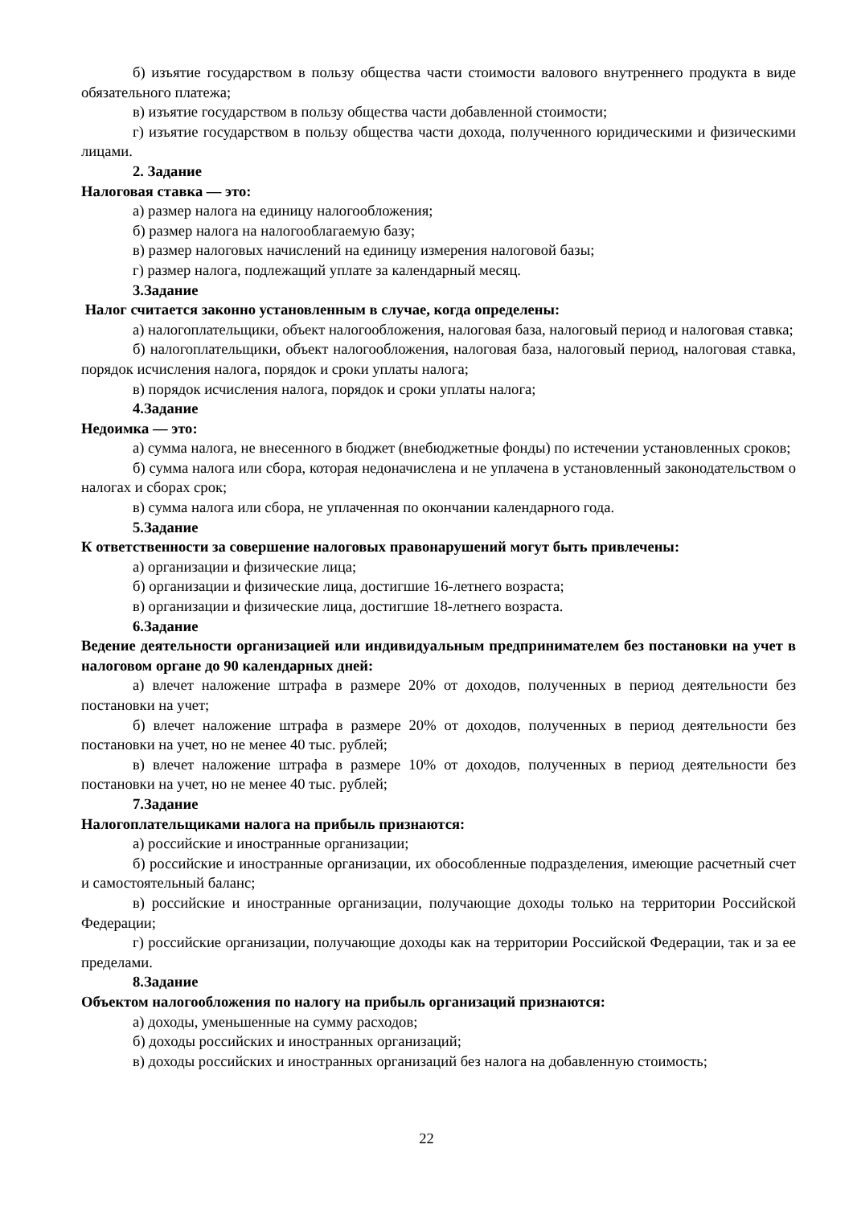б) изъятие государством в пользу общества части стоимости валового внутреннего продукта в виде обязательного платежа;
в) изъятие государством в пользу общества части добавленной стоимости;
г) изъятие государством в пользу общества части дохода, полученного юридическими и физическими лицами.
2. Задание
Налоговая ставка — это:
а) размер налога на единицу налогообложения;
б) размер налога на налогооблагаемую базу;
в) размер налоговых начислений на единицу измерения налоговой базы;
г) размер налога, подлежащий уплате за календарный месяц.
3.Задание
Налог считается законно установленным в случае, когда определены:
а) налогоплательщики, объект налогообложения, налоговая база, налоговый период и налоговая ставка;
б) налогоплательщики, объект налогообложения, налоговая база, налоговый период, налоговая ставка, порядок исчисления налога, порядок и сроки уплаты налога;
в) порядок исчисления налога, порядок и сроки уплаты налога;
4.Задание
Недоимка — это:
а) сумма налога, не внесенного в бюджет (внебюджетные фонды) по истечении установленных сроков;
б) сумма налога или сбора, которая недоначислена и не уплачена в установленный законодательством о налогах и сборах срок;
в) сумма налога или сбора, не уплаченная по окончании календарного года.
5.Задание
К ответственности за совершение налоговых правонарушений могут быть привлечены:
а) организации и физические лица;
б) организации и физические лица, достигшие 16-летнего возраста;
в) организации и физические лица, достигшие 18-летнего возраста.
6.Задание
Ведение деятельности организацией или индивидуальным предпринимателем без постановки на учет в налоговом органе до 90 календарных дней:
а) влечет наложение штрафа в размере 20% от доходов, полученных в период деятельности без постановки на учет;
б) влечет наложение штрафа в размере 20% от доходов, полученных в период деятельности без постановки на учет, но не менее 40 тыс. рублей;
в) влечет наложение штрафа в размере 10% от доходов, полученных в период деятельности без постановки на учет, но не менее 40 тыс. рублей;
7.Задание
Налогоплательщиками налога на прибыль признаются:
а) российские и иностранные организации;
б) российские и иностранные организации, их обособленные подразделения, имеющие расчетный счет и самостоятельный баланс;
в) российские и иностранные организации, получающие доходы только на территории Российской Федерации;
г) российские организации, получающие доходы как на территории Российской Федерации, так и за ее пределами.
8.Задание
Объектом налогообложения по налогу на прибыль организаций признаются:
а) доходы, уменьшенные на сумму расходов;
б) доходы российских и иностранных организаций;
в) доходы российских и иностранных организаций без налога на добавленную стоимость;
22